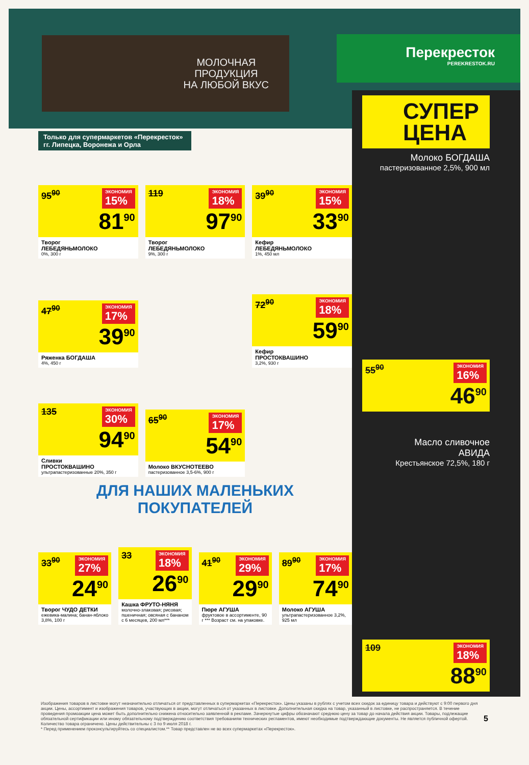МОЛОЧНАЯ
ПРОДУКЦИЯ
НА ЛЮБОЙ ВКУС
Перекресток
PEREKRESTOK.RU
Только для супермаркетов «Перекресток» гг. Липецка, Воронежа и Орла
ЭКОНОМИЯ
15% 95<sup>90</sup>
81<sup>90</sup>
Творог
ЛЕБЕДЯНЬМОЛОКО
0%, 300 г
ЭКОНОМИЯ
18% 119
97<sup>90</sup>
Творог
ЛЕБЕДЯНЬМОЛОКО
9%, 300 г
ЭКОНОМИЯ
15% 39<sup>90</sup>
33<sup>90</sup>
Кефир
ЛЕБЕДЯНЬМОЛОКО
1%, 450 мл
ЭКОНОМИЯ
17% 47<sup>90</sup>
39<sup>90</sup>
Ряженка БОГДАША
4%, 450 г
ЭКОНОМИЯ
18% 72<sup>90</sup>
59<sup>90</sup>
Кефир
ПРОСТОКВАШИНО
3,2%, 930 г
ЭКОНОМИЯ
30% 135
94<sup>90</sup>
Сливки
ПРОСТОКВАШИНО
ультрапастеризованные 20%, 350 г
ЭКОНОМИЯ
17% 65<sup>90</sup>
54<sup>90</sup>
Молоко ВКУСНОТЕЕВО
пастеризованное 3,5-6%, 900 г
ДЛЯ НАШИХ МАЛЕНЬКИХ ПОКУПАТЕЛЕЙ
ЭКОНОМИЯ
27% 33<sup>90</sup>
24<sup>90</sup>
Творог ЧУДО ДЕТКИ
ежевика-малина; банан-яблоко 3,8%, 100 г
ЭКОНОМИЯ
18% 33
26<sup>90</sup>
Кашка ФРУТО-НЯНЯ
молочно-злаковая; рисовая; пшеничная; овсяная с бананом с 6 месяцев, 200 мл***
ЭКОНОМИЯ
29% 41<sup>90</sup>
29<sup>90</sup>
Пюре АГУША
фруктовое в ассортименте, 90 г *** Возраст см. на упаковке.
ЭКОНОМИЯ
17% 89<sup>90</sup>
74<sup>90</sup>
Молоко АГУША
ультрапастеризованное 3,2%, 925 мл
СУПЕР
ЦЕНА
Молоко БОГДАША
пастеризованное 2,5%, 900 мл
ЭКОНОМИЯ
16% 55<sup>90</sup>
46<sup>90</sup>
Масло сливочное
АВИДА
Крестьянское 72,5%, 180 г
ЭКОНОМИЯ
18% 109
88<sup>90</sup>
Изображения товаров в листовке могут незначительно отличаться от представленных в супермаркетах «Перекресток». Цены указаны в рублях с учетом всех скидок за единицу товара и действуют с 9:00 первого дня акции. Цены, ассортимент и изображения товаров, участвующих в акции, могут отличаться от указанных в листовке. Дополнительная скидка на товар, указанный в листовке, не распространяется. В течение проведения промоакции цена может быть дополнительно снижена относительно заявленной в рекламе. Зачеркнутые цифры обозначают среднюю цену за товар до начала действия акции. Товары, подлежащие обязательной сертификации или иному обязательному подтверждению соответствия требованиям технических регламентов, имеют необходимые подтверждающие документы. Не является публичной офертой. Количество товара ограничено. Цены действительны с 3 по 9 июля 2018 г.
* Перед применением проконсультируйтесь со специалистом.** Товар представлен не во всех супермаркетах «Перекресток».
5